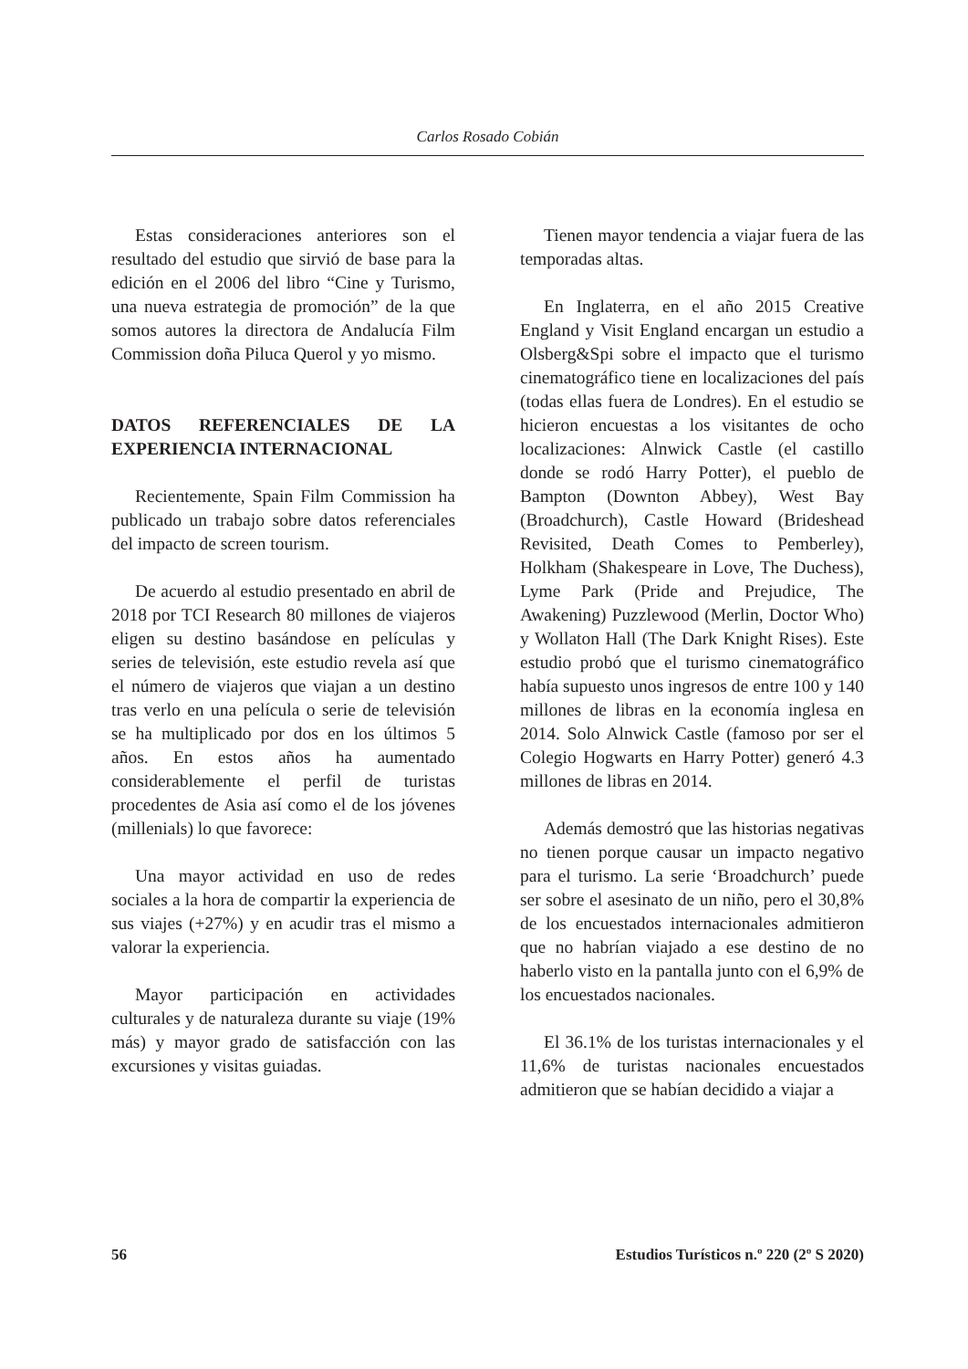Carlos Rosado Cobián
Estas consideraciones anteriores son el resultado del estudio que sirvió de base para la edición en el 2006 del libro “Cine y Turismo, una nueva estrategia de promoción” de la que somos autores la directora de Andalucía Film Commission doña Piluca Querol y yo mismo.
DATOS REFERENCIALES DE LA EXPERIENCIA INTERNACIONAL
Recientemente, Spain Film Commission ha publicado un trabajo sobre datos referenciales del impacto de screen tourism.
De acuerdo al estudio presentado en abril de 2018 por TCI Research 80 millones de viajeros eligen su destino basándose en películas y series de televisión, este estudio revela así que el número de viajeros que viajan a un destino tras verlo en una película o serie de televisión se ha multiplicado por dos en los últimos 5 años. En estos años ha aumentado considerablemente el perfil de turistas procedentes de Asia así como el de los jóvenes (millenials) lo que favorece:
Una mayor actividad en uso de redes sociales a la hora de compartir la experiencia de sus viajes (+27%) y en acudir tras el mismo a valorar la experiencia.
Mayor participación en actividades culturales y de naturaleza durante su viaje (19% más) y mayor grado de satisfacción con las excursiones y visitas guiadas.
Tienen mayor tendencia a viajar fuera de las temporadas altas.
En Inglaterra, en el año 2015 Creative England y Visit England encargan un estudio a Olsberg&Spi sobre el impacto que el turismo cinematográfico tiene en localizaciones del país (todas ellas fuera de Londres). En el estudio se hicieron encuestas a los visitantes de ocho localizaciones: Alnwick Castle (el castillo donde se rodó Harry Potter), el pueblo de Bampton (Downton Abbey), West Bay (Broadchurch), Castle Howard (Brideshead Revisited, Death Comes to Pemberley), Holkham (Shakespeare in Love, The Duchess), Lyme Park (Pride and Prejudice, The Awakening) Puzzlewood (Merlin, Doctor Who) y Wollaton Hall (The Dark Knight Rises). Este estudio probó que el turismo cinematográfico había supuesto unos ingresos de entre 100 y 140 millones de libras en la economía inglesa en 2014. Solo Alnwick Castle (famoso por ser el Colegio Hogwarts en Harry Potter) generó 4.3 millones de libras en 2014.
Además demostró que las historias negativas no tienen porque causar un impacto negativo para el turismo. La serie ‘Broadchurch’ puede ser sobre el asesinato de un niño, pero el 30,8% de los encuestados internacionales admitieron que no habrían viajado a ese destino de no haberlo visto en la pantalla junto con el 6,9% de los encuestados nacionales.
El 36.1% de los turistas internacionales y el 11,6% de turistas nacionales encuestados admitieron que se habían decidido a viajar a
56 Estudios Turísticos n.º 220 (2º S 2020)